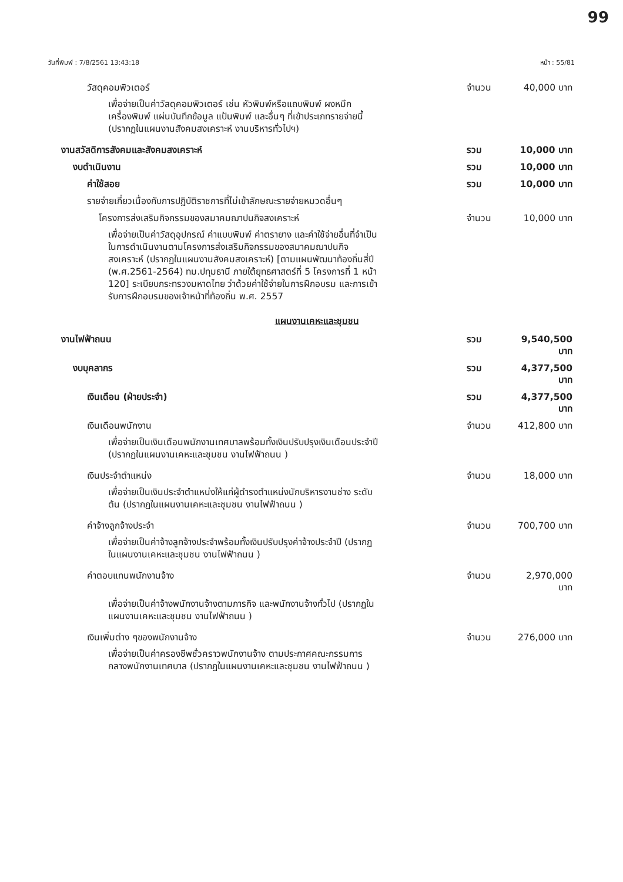99
วันที่พิมพ์ : 7/8/2561 13:43:18 หน้า : 55/81
วัสดุคอมพิวเตอร์ จำนวน 40,000 บาท
เพื่อจ่ายเป็นค่าวัสดุคอมพิวเตอร์ เช่น หัวพิมพ์หรือแถบพิมพ์ ผงหมึกเครื่องพิมพ์ แผ่นบันทึกข้อมูล แป้นพิมพ์ และอื่นๆ ที่เข้าประเภทรายจ่ายนี้ (ปรากฏในแผนงานสังคมสงเคราะห์ งานบริหารทั่วไปฯ)
งานสวัสดิการสังคมและสังคมสงเคราะห์ รวม 10,000 บาท
งบดำเนินงาน รวม 10,000 บาท
ค่าใช้สอย รวม 10,000 บาท
รายจ่ายเกี่ยวเนื่องกับการปฏิบัติราชการที่ไม่เข้าลักษณะรายจ่ายหมวดอื่นๆ
โครงการส่งเสริมกิจกรรมของสมาคมฌาปนกิจสงเคราะห์ จำนวน 10,000 บาท
เพื่อจ่ายเป็นค่าวัสดุอุปกรณ์ ค่าแบบพิมพ์ ค่าตรายาง และค่าใช้จ่ายอื่นที่จำเป็นในการดำเนินงานตามโครงการส่งเสริมกิจกรรมของสมาคมฌาปนกิจสงเคราะห์ (ปรากฏในแผนงานสังคมสงเคราะห์) [ตามแผนพัฒนาท้องถิ่นสี่ปี (พ.ศ.2561-2564) ทม.ปทุมธานี ภายใต้ยุทธศาสตร์ที่ 5 โครงการที่ 1 หน้า 120] ระเบียบกระทรวงมหาดไทย ว่าด้วยค่าใช้จ่ายในการฝึกอบรม และการเข้ารับการฝึกอบรมของเจ้าหน้าที่ท้องถิ่น พ.ศ. 2557
แผนงานเคหะและชุมชน
งานไฟฟ้าถนน รวม 9,540,500 บาท
งบบุคลากร รวม 4,377,500 บาท
เงินเดือน (ฝ่ายประจำ) รวม 4,377,500 บาท
เงินเดือนพนักงาน จำนวน 412,800 บาท
เพื่อจ่ายเป็นเงินเดือนพนักงานเทศบาลพร้อมทั้งเงินปรับปรุงเงินเดือนประจำปี (ปรากฏในแผนงานเคหะและชุมชน งานไฟฟ้าถนน )
เงินประจำตำแหน่ง จำนวน 18,000 บาท
เพื่อจ่ายเป็นเงินประจำตำแหน่งให้แก่ผู้ดำรงตำแหน่งนักบริหารงานช่าง ระดับต้น (ปรากฏในแผนงานเคหะและชุมชน งานไฟฟ้าถนน )
ค่าจ้างลูกจ้างประจำ จำนวน 700,700 บาท
เพื่อจ่ายเป็นค่าจ้างลูกจ้างประจำพร้อมทั้งเงินปรับปรุงค่าจ้างประจำปี (ปรากฏในแผนงานเคหะและชุมชน งานไฟฟ้าถนน )
ค่าตอบแทนพนักงานจ้าง จำนวน 2,970,000 บาท
เพื่อจ่ายเป็นค่าจ้างพนักงานจ้างตามภารกิจ และพนักงานจ้างทั่วไป (ปรากฏในแผนงานเคหะและชุมชน งานไฟฟ้าถนน )
เงินเพิ่มต่าง ๆของพนักงานจ้าง จำนวน 276,000 บาท
เพื่อจ่ายเป็นค่าครองชีพชั่วคราวพนักงานจ้าง ตามประกาศคณะกรรมการกลางพนักงานเทศบาล (ปรากฏในแผนงานเคหะและชุมชน งานไฟฟ้าถนน )